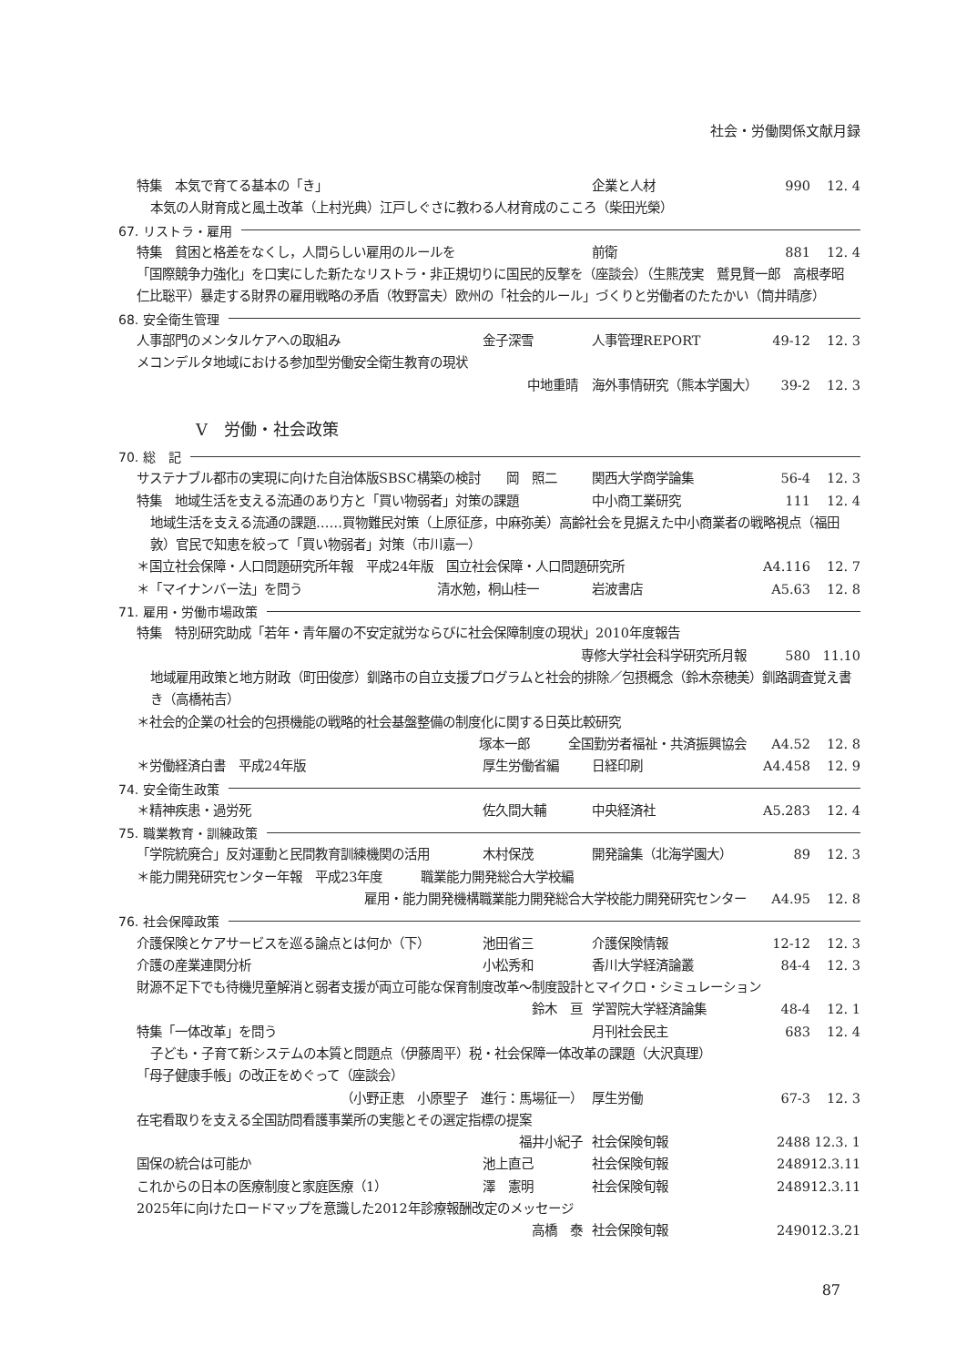社会・労働関係文献月録
特集　本気で育てる基本の「き」 企業と人材 990 12. 4
本気の人財育成と風土改革（上村光典）江戸しぐさに教わる人材育成のこころ（柴田光榮）
67. リストラ・雇用
特集　貧困と格差をなくし，人間らしい雇用のルールを 前衛 881 12. 4
「国際競争力強化」を口実にした新たなリストラ・非正規切りに国民的反撃を（座談会）（生熊茂実　鷲見賢一郎　高根孝昭　仁比聡平）暴走する財界の雇用戦略の矛盾（牧野富夫）欧州の「社会的ルール」づくりと労働者のたたかい（筒井晴彦）
68. 安全衛生管理
人事部門のメンタルケアへの取組み 金子深雪 人事管理REPORT 49-12 12. 3
メコンデルタ地域における参加型労働安全衛生教育の現状
中地重晴 海外事情研究（熊本学園大） 39-2 12. 3
Ⅴ　労働・社会政策
70. 総　記
サステナブル都市の実現に向けた自治体版SBSC構築の検討　　岡　照二 関西大学商学論集 56-4 12. 3
特集　地域生活を支える流通のあり方と「買い物弱者」対策の課題 中小商工業研究 111 12. 4
地域生活を支える流通の課題……買物難民対策（上原征彦，中麻弥美）高齢社会を見据えた中小商業者の戦略視点（福田　敦）官民で知恵を絞って「買い物弱者」対策（市川嘉一）
＊国立社会保障・人口問題研究所年報　平成24年版　国立社会保障・人口問題研究所 A4.116 12. 7
＊「マイナンバー法」を問う 清水勉，桐山桂一 岩波書店 A5.63 12. 8
71. 雇用・労働市場政策
特集　特別研究助成「若年・青年層の不安定就労ならびに社会保障制度の現状」2010年度報告
専修大学社会科学研究所月報 580 11.10
地域雇用政策と地方財政（町田俊彦）釧路市の自立支援プログラムと社会的排除／包摂概念（鈴木奈穂美）釧路調査覚え書き（高橋祐吉）
＊社会的企業の社会的包摂機能の戦略的社会基盤整備の制度化に関する日英比較研究
塚本一郎　　　全国勤労者福祉・共済振興協会 A4.52 12. 8
＊労働経済白書　平成24年版 厚生労働省編 日経印刷 A4.458 12. 9
74. 安全衛生政策
＊精神疾患・過労死 佐久間大輔 中央経済社 A5.283 12. 4
75. 職業教育・訓練政策
「学院統廃合」反対運動と民間教育訓練機関の活用 木村保茂 開発論集（北海学園大） 89 12. 3
＊能力開発研究センター年報　平成23年度　　　職業能力開発総合大学校編
雇用・能力開発機構職業能力開発総合大学校能力開発研究センター A4.95 12. 8
76. 社会保障政策
介護保険とケアサービスを巡る論点とは何か（下） 池田省三 介護保険情報 12-12 12. 3
介護の産業連関分析 小松秀和 香川大学経済論叢 84-4 12. 3
財源不足下でも待機児童解消と弱者支援が両立可能な保育制度改革～制度設計とマイクロ・シミュレーション
鈴木　亘 学習院大学経済論集 48-4 12. 1
特集「一体改革」を問う 月刊社会民主 683 12. 4
子ども・子育て新システムの本質と問題点（伊藤周平）税・社会保障一体改革の課題（大沢真理）
「母子健康手帳」の改正をめぐって（座談会）
（小野正恵　小原聖子　進行：馬場征一） 厚生労働 67-3 12. 3
在宅看取りを支える全国訪問看護事業所の実態とその選定指標の提案
福井小紀子 社会保険旬報 2488 12.3. 1
国保の統合は可能か 池上直己 社会保険旬報 2489 12.3.11
これからの日本の医療制度と家庭医療（1） 澤　憲明 社会保険旬報 2489 12.3.11
2025年に向けたロードマップを意識した2012年診療報酬改定のメッセージ
高橋　泰 社会保険旬報 2490 12.3.21
87